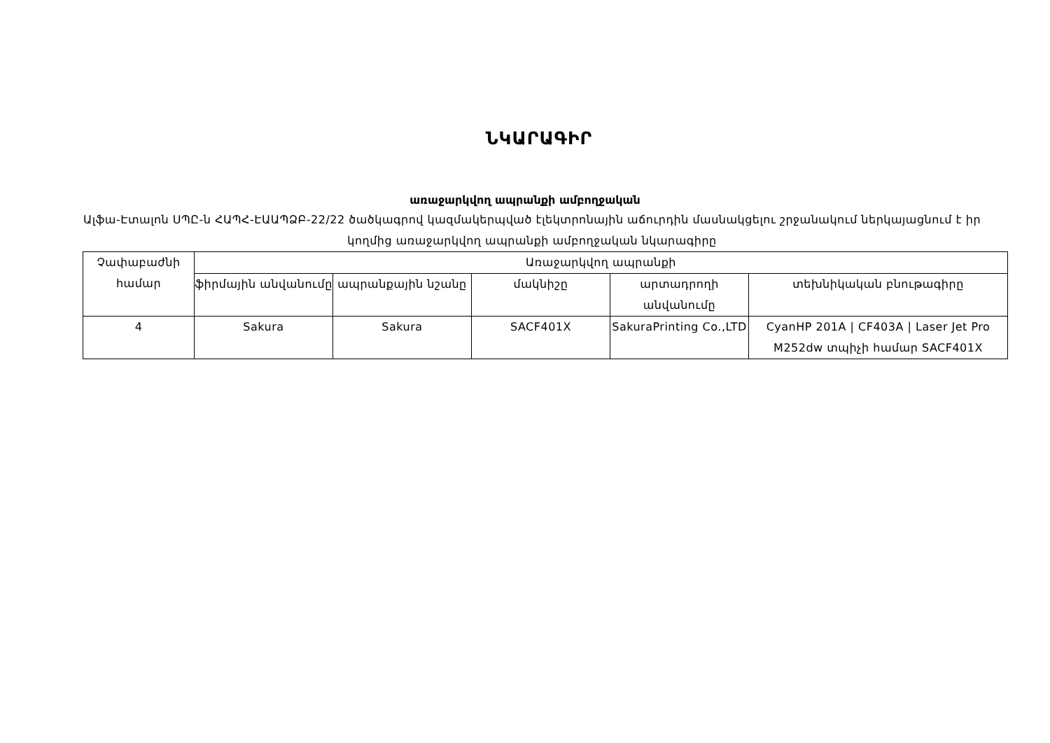ՆԿԱՐԱԳԻՐ
առաջարկվող ապրանքի ամբողջական
Ալֆա-Էտալոն ՍՊԸ-ն ՀԱՊՀ-ԷԱԱՊՁԲ-22/22 ծածկագրով կազմակերպված էլեկտրոնային աճուրդին մասնակցելու շրջանակում ներկայացնում է իր կողմից առաջարկվող ապրանքի ամբողջական նկարագիրը
| Չափաբաժնի համար | Առաջարկվող ապրանքի | | | | |
| --- | --- | --- | --- | --- | --- |
| | ֆիրմային անվանումը | ապրանքային նշանը | մակնիշը | արտադրողի անվանումը | տեխնիկական բնութագիրը |
| 4 | Sakura | Sakura | SACF401X | SakuraPrinting Co.,LTD | CyanHP 201A / CF403A / Laser Jet Pro M252dw տպիչի համար SACF401X |